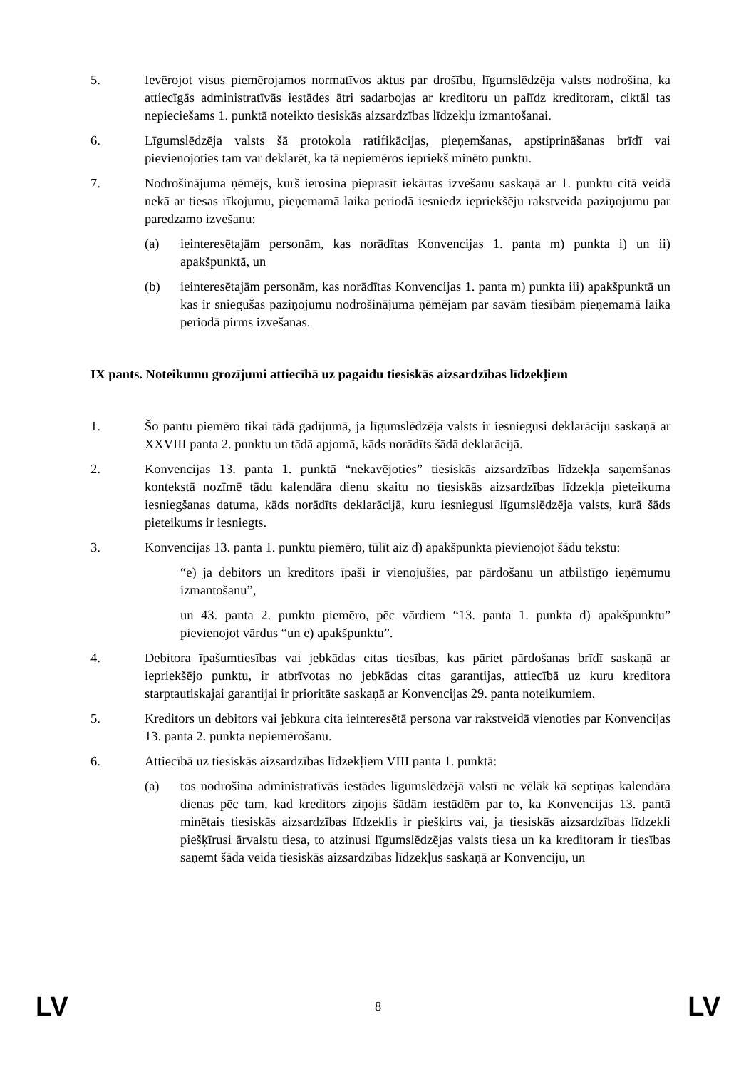5. Ievērojot visus piemērojamos normatīvos aktus par drošību, līgumslēdzēja valsts nodrošina, ka attiecīgās administratīvās iestādes ātri sadarbojas ar kreditoru un palīdz kreditoram, ciktāl tas nepieciešams 1. punktā noteikto tiesiskās aizsardzības līdzekļu izmantošanai.
6. Līgumslēdzēja valsts šā protokola ratifikācijas, pieņemšanas, apstiprināšanas brīdī vai pievienojoties tam var deklarēt, ka tā nepiemēros iepriekš minēto punktu.
7. Nodrošinājuma ņēmējs, kurš ierosina pieprasīt iekārtas izvešanu saskaņā ar 1. punktu citā veidā nekā ar tiesas rīkojumu, pieņemamā laika periodā iesniedz iepriekšēju rakstveida paziņojumu par paredzamo izvešanu:
(a) ieinteresētajām personām, kas norādītas Konvencijas 1. panta m) punkta i) un ii) apakšpunktā, un
(b) ieinteresētajām personām, kas norādītas Konvencijas 1. panta m) punkta iii) apakšpunktā un kas ir sniegušas paziņojumu nodrošinājuma ņēmējam par savām tiesībām pieņemamā laika periodā pirms izvešanas.
IX pants. Noteikumu grozījumi attiecībā uz pagaidu tiesiskās aizsardzības līdzekļiem
1. Šo pantu piemēro tikai tādā gadījumā, ja līgumslēdzēja valsts ir iesniegusi deklarāciju saskaņā ar XXVIII panta 2. punktu un tādā apjomā, kāds norādīts šādā deklarācijā.
2. Konvencijas 13. panta 1. punktā “nekavējoties” tiesiskās aizsardzības līdzekļa saņemšanas kontekstā nozīmē tādu kalendāra dienu skaitu no tiesiskās aizsardzības līdzekļa pieteikuma iesniegšanas datuma, kāds norādīts deklarācijā, kuru iesniegusi līgumslēdzēja valsts, kurā šāds pieteikums ir iesniegts.
3. Konvencijas 13. panta 1. punktu piemēro, tūlīt aiz d) apakšpunkta pievienojot šādu tekstu:
“e) ja debitors un kreditors īpaši ir vienojušies, par pārdošanu un atbilstīgo ieņēmumu izmantošanu”,
un 43. panta 2. punktu piemēro, pēc vārdiem “13. panta 1. punkta d) apakšpunktu” pievienojot vārdus “un e) apakšpunktu”.
4. Debitora īpašumtiesības vai jebkādas citas tiesības, kas pāriet pārdošanas brīdī saskaņā ar iepriekšējo punktu, ir atbrīvotas no jebkādas citas garantijas, attiecībā uz kuru kreditora starptautiskajai garantijai ir prioritāte saskaņā ar Konvencijas 29. panta noteikumiem.
5. Kreditors un debitors vai jebkura cita ieinteresētā persona var rakstveidā vienoties par Konvencijas 13. panta 2. punkta nepiemērošanu.
6. Attiecībā uz tiesiskās aizsardzības līdzekļiem VIII panta 1. punktā:
(a) tos nodrošina administratīvās iestādes līgumslēdzējā valstī ne vēlāk kā septiņas kalendāra dienas pēc tam, kad kreditors ziņojis šādām iestādēm par to, ka Konvencijas 13. pantā minētais tiesiskās aizsardzības līdzeklis ir piešķirts vai, ja tiesiskās aizsardzības līdzekli piešķīrusi ārvalstu tiesa, to atzinusi līgumslēdzējas valsts tiesa un ka kreditoram ir tiesības saņemt šāda veida tiesiskās aizsardzības līdzekļus saskaņā ar Konvenciju, un
LV 8 LV